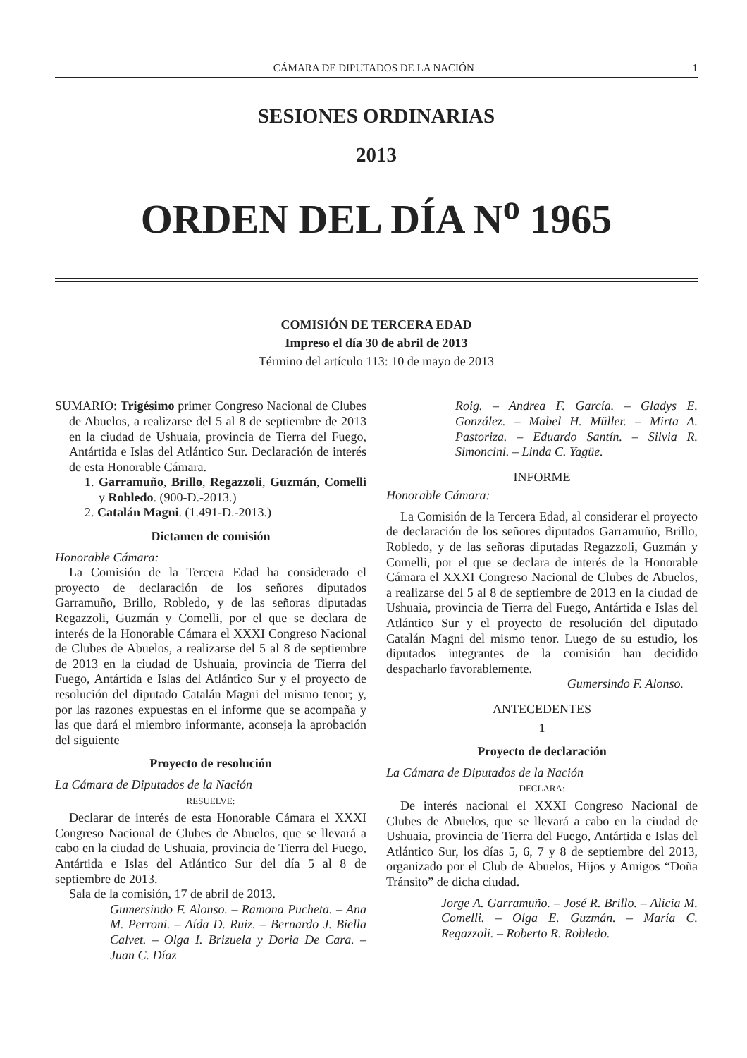CÁMARA DE DIPUTADOS DE LA NACIÓN 1
SESIONES ORDINARIAS
2013
ORDEN DEL DÍA N<sup>o</sup> 1965
COMISIÓN DE TERCERA EDAD
Impreso el día 30 de abril de 2013
Término del artículo 113: 10 de mayo de 2013
SUMARIO: Trigésimo primer Congreso Nacional de Clubes de Abuelos, a realizarse del 5 al 8 de septiembre de 2013 en la ciudad de Ushuaia, provincia de Tierra del Fuego, Antártida e Islas del Atlántico Sur. Declaración de interés de esta Honorable Cámara.
1. Garramuño, Brillo, Regazzoli, Guzmán, Comelli y Robledo. (900-D.-2013.)
2. Catalán Magni. (1.491-D.-2013.)
Dictamen de comisión
Honorable Cámara:
La Comisión de la Tercera Edad ha considerado el proyecto de declaración de los señores diputados Garramuño, Brillo, Robledo, y de las señoras diputadas Regazzoli, Guzmán y Comelli, por el que se declara de interés de la Honorable Cámara el XXXI Congreso Nacional de Clubes de Abuelos, a realizarse del 5 al 8 de septiembre de 2013 en la ciudad de Ushuaia, provincia de Tierra del Fuego, Antártida e Islas del Atlántico Sur y el proyecto de resolución del diputado Catalán Magni del mismo tenor; y, por las razones expuestas en el informe que se acompaña y las que dará el miembro informante, aconseja la aprobación del siguiente
Proyecto de resolución
La Cámara de Diputados de la Nación
RESUELVE:
Declarar de interés de esta Honorable Cámara el XXXI Congreso Nacional de Clubes de Abuelos, que se llevará a cabo en la ciudad de Ushuaia, provincia de Tierra del Fuego, Antártida e Islas del Atlántico Sur del día 5 al 8 de septiembre de 2013.
Sala de la comisión, 17 de abril de 2013.
Gumersindo F. Alonso. – Ramona Pucheta. – Ana M. Perroni. – Aída D. Ruiz. – Bernardo J. Biella Calvet. – Olga I. Brizuela y Doria De Cara. – Juan C. Díaz
Roig. – Andrea F. García. – Gladys E. González. – Mabel H. Müller. – Mirta A. Pastoriza. – Eduardo Santín. – Silvia R. Simoncini. – Linda C. Yagüe.
INFORME
Honorable Cámara:
La Comisión de la Tercera Edad, al considerar el proyecto de declaración de los señores diputados Garramuño, Brillo, Robledo, y de las señoras diputadas Regazzoli, Guzmán y Comelli, por el que se declara de interés de la Honorable Cámara el XXXI Congreso Nacional de Clubes de Abuelos, a realizarse del 5 al 8 de septiembre de 2013 en la ciudad de Ushuaia, provincia de Tierra del Fuego, Antártida e Islas del Atlántico Sur y el proyecto de resolución del diputado Catalán Magni del mismo tenor. Luego de su estudio, los diputados integrantes de la comisión han decidido despacharlo favorablemente.
Gumersindo F. Alonso.
ANTECEDENTES
1
Proyecto de declaración
La Cámara de Diputados de la Nación
DECLARA:
De interés nacional el XXXI Congreso Nacional de Clubes de Abuelos, que se llevará a cabo en la ciudad de Ushuaia, provincia de Tierra del Fuego, Antártida e Islas del Atlántico Sur, los días 5, 6, 7 y 8 de septiembre del 2013, organizado por el Club de Abuelos, Hijos y Amigos “Doña Tránsito” de dicha ciudad.
Jorge A. Garramuño. – José R. Brillo. – Alicia M. Comelli. – Olga E. Guzmán. – María C. Regazzoli. – Roberto R. Robledo.